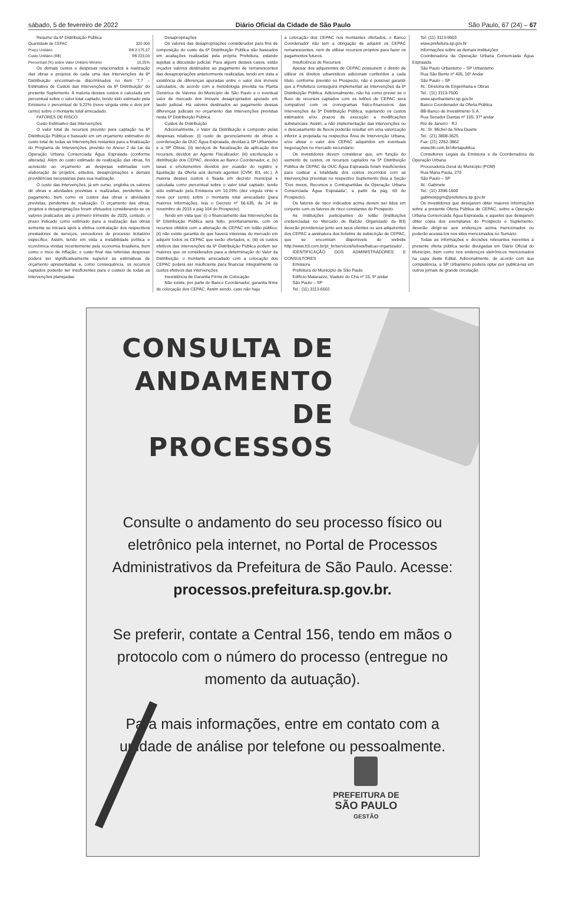sábado, 5 de fevereiro de 2022 Diário Oficial da Cidade de São Paulo São Paulo, 67 (24) – 67
Resumo da 6ª Distribuição Pública
| Quantidade de CEPAC | 320.000 |
| Preço Unitário | R$ 2.175,37 |
| Custo Unitário (R$) | R$ 223,00 |
| Percentual (%) sobre Valor Unitário Mínimo | 10,25% |
Os demais custos e despesas relacionados à realização das obras e projetos de cada uma das Intervenções da 6ª Distribuição encontram-se discriminados no item '7.7 – Estimativa de Custos das Intervenções da 6ª Distribuição' do presente Suplemento. A maioria desses custos é calculada em percentual sobre o valor total captado, tendo sido estimado pela Emissora o percentual de 9,22% (nove vírgula vinte e dois por cento) sobre o montante total arrecadado.
FATORES DE RISCO
Custo Estimativo das Intervenções
O valor total de recursos previsto para captação na 6ª Distribuição Pública é baseado em um orçamento estimativo do custo total de todas as Intervenções restantes para a finalização do Programa de Intervenções, previsto no Anexo 2 da Lei da Operação Urbana Consorciada Água Espraiada (conforme alterada). Além do custo estimado de realização das obras, foi acrescido ao orçamento as despesas estimadas com elaboração de projetos, estudos, desapropriações e demais providências necessárias para sua realização.
O custo das intervenções, já em curso, engloba os valores de obras e atividades previstas e realizadas, pendentes de pagamento, bem como os custos das obras e atividades previstas, pendentes de realização. O orçamento das obras, projetos e desapropriações foram efetuados considerando-se os valores praticados até o primeiro trimestre de 2020, contudo, o prazo indicado como estimado para a realização das obras somente se iniciará após a efetiva contratação dos respectivos prestadores de serviços, vencedores de processo licitatório específico. Assim, tendo em vista a instabilidade política e econômica vividas recentemente pela economia brasileira, bem como o risco de inflação, o custo final das referidas despesas poderá ser significativamente superior às estimativas de orçamento apresentadas e, como consequência, os recursos captados poderão ser insuficientes para o custeio de todas as intervenções planejadas.
Desapropriações
Os valores das desapropriações considerados para fins de composição do custo da 6ª Distribuição Pública são baseados em avaliações realizadas pela própria Prefeitura, estando sujeitas a discussão judicial. Para alguns desses casos, estão orçados valores destinados ao pagamento de remanescentes das desapropriações anteriormente realizadas, tendo em vista a existência de diferenças apuradas entre o valor dos imóveis calculados, de acordo com a metodologia prevista na Planta Genérica de Valores do Município de São Paulo e o eventual valor de mercado dos imóveis desapropriados apurado em laudo judicial. Há valores destinados ao pagamento dessas diferenças judiciais no orçamento das Intervenções previstas nesta 6ª Distribuição Pública.
Custos de Distribuição
Adicionalmente, o Valor da Distribuição é composto pelas despesas relativas: (i) custo de gerenciamento de obras e coordenação da OUC Água Espraiada, devidas à SP Urbanismo e a SP Obras; (ii) serviços de fiscalização da aplicação dos recursos, devidos ao Agente Fiscalizador; (iii) escrituração e distribuição dos CEPAC, devidos ao Banco Coordenador, e; (iv) taxas e emolumentos devidos por ocasião do registro e liquidação da Oferta aos demais agentes (CVM, B3, etc.). A maioria desses custos é fixada em decreto municipal e calculada como percentual sobre o valor total captado, tendo sido estimado pela Emissora em 10,29% (dez vírgula vinte e nove por cento) sobre o montante total arrecadado (para maiores informações, leia o Decreto nº 56.635, de 24 de novembro de 2015 e pág 104 do Prospecto).
Tendo em vista que: (i) o financiamento das Intervenções da 6ª Distribuição Pública será feito, prioritariamente, com os recursos obtidos com a alienação de CEPAC em leilão público; (ii) não existe garantia de que haverá interesse do mercado em adquirir todos os CEPAC que serão ofertados, e; (iii) os custos efetivos das intervenções da 6ª Distribuição Pública podem ser maiores que os considerados para a determinação do Valor da Distribuição, o montante arrecadado com a colocação dos CEPAC poderá ser insuficiente para financiar integralmente os custos efetivos das intervenções.
Inexistência de Garantia Firme de Colocação
Não existe, por parte do Banco Coordenador, garantia firme de colocação dos CEPAC. Assim sendo, caso não haja
a colocação dos CEPAC nos montantes ofertados, o Banco Coordenador não tem a obrigação de adquirir os CEPAC remanescentes, nem de utilizar recursos próprios para fazer os pagamentos futuros.
Insuficiência de Recursos
Apesar dos adquirentes de CEPAC possuírem o direito de utilizar os direitos urbanísticos adicionais conferidos a cada título, conforme previsto no Prospecto, não é possível garantir que a Prefeitura conseguirá implementar as Intervenções da 6ª Distribuição Pública. Adicionalmente, não há como prever se o fluxo de recursos captados com os leilões de CEPAC será compatível com os cronogramas físico-financeiros das Intervenções da 5ª Distribuição Pública, sujeitando os custos estimados e/ou prazos de execução a modificações substanciais. Assim, a não implementação das intervenções ou o descasamento de fluxos poderão resultar em uma valorização inferior à projetada na respectiva Área de Intervenção Urbana, e/ou afetar o valor dos CEPAC adquiridos em eventuais negociações no mercado secundário.
Os investidores devem considerar que, em função do aumento de custos, os recursos captados na 5ª Distribuição Pública de CEPAC da OUC Água Espraiada foram insuficientes para custear a totalidade dos custos incorridos com as intervenções previstas no respectivo Suplemento (leia a Seção "Dos meios, Recursos e Contrapartidas da Operação Urbana Consorciada Água Espraiada", a partir da pág. 69 do Prospecto).
Os fatores de risco indicados acima devem ser lidos em conjunto com os fatores de risco constantes do Prospecto.
As instituições participantes do leilão (instituições credenciadas no Mercado de Balcão Organizado da B3) deverão providenciar junto aos seus clientes ou aos adquirentes dos CEPAC a assinatura dos boletins de subscrição de CEPAC, que se encontram disponíveis do website http://www.b3.com.br/pt_br/servicos/leiloes/balcao-organizado/ .
IDENTIFICAÇÃO DOS ADMINISTRADORES E CONSULTORES
Emissora
Prefeitura do Município de São Paulo
Edifício Matarazzo, Viaduto do Chá nº 15, 5º andar
São Paulo – SP
Tel.: (11) 3113-6502
Tel: (11) 3113-9503
www.prefeitura.sp.gov.br
Informações sobre as demais instituições
Coordenadora da Operação Urbana Consorciada Água Espraiada
São Paulo Urbanismo – SP Urbanismo
Rua São Bento nº 405, 16º Andar
São Paulo – SP
At.: Diretoria de Engenharia e Obras
Tel.: (11) 3113-7500
www.spurbanismo.sp.gov.br
Banco Coordenador da Oferta Pública
BB-Banco de Investimento S.A.
Rua Senador Dantas nº 105, 37º andar
Rio de Janeiro - RJ
At.: Sr. Michel da Silva Duarte
Tel.: (21) 3808-3625
Fax: (21) 2262-3862
www.bb.com.br/ofertapublica
Consultores Legais da Emissora e da Coordenadora da Operação Urbana
Procuradoria Geral do Município (PGM)
Rua Maria Paula, 270
São Paulo – SP
At.: Gabinete
Tel.: (11) 3396-1600
gabinetepgm@prefeitura.sp.gov.br
Os investidores que desejarem obter maiores informações sobre a presente Oferta Pública de CEPAC, sobre a Operação Urbana Consorciada Água Espraiada, e aqueles que desejarem obter cópia dos exemplares do Prospecto e Suplemento, deverão dirigir-se aos endereços acima mencionados ou poderão acessá-los nos sites mencionados no Sumário.
Todas as informações e decisões relevantes inerentes à presente oferta pública serão divulgadas em Diário Oficial do Município, bem como nos endereços eletrônicos mencionados na capa deste Edital. Adicionalmente, de acordo com sua competência, a SP Urbanismo poderá optar por publicá-las em outros jornais de grande circulação.
CONSULTA DE ANDAMENTO DE PROCESSOS
Consulte o andamento do seu processo físico ou eletrônico pela internet, no Portal de Processos Administrativos da Prefeitura de São Paulo. Acesse: processos.prefeitura.sp.gov.br.
Se preferir, contate a Central 156, tendo em mãos o protocolo com o número do processo (entregue no momento da autuação).
Para mais informações, entre em contato com a unidade de análise por telefone ou pessoalmente.
PREFEITURA DE
SÃO PAULO
GESTÃO